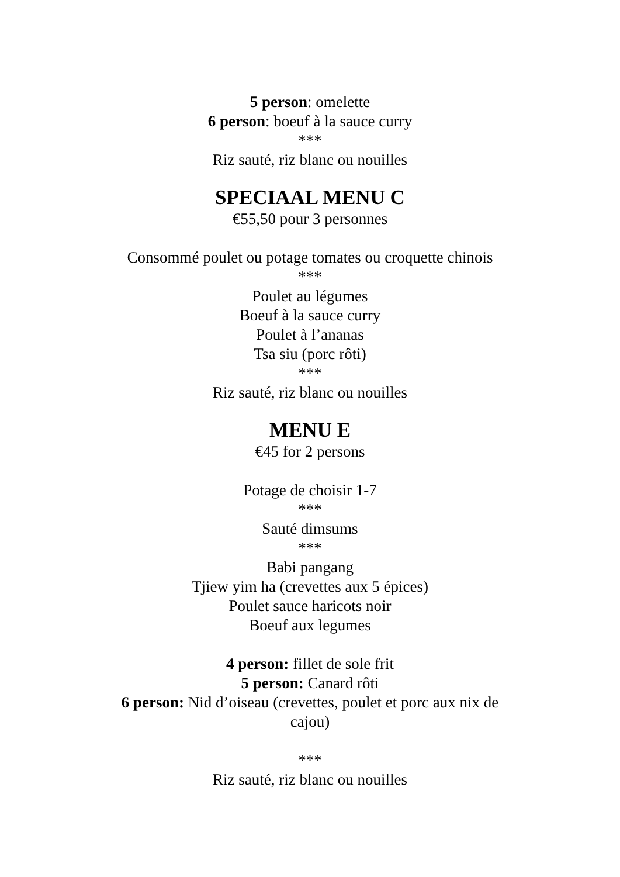5 person: omelette
6 person: boeuf à la sauce curry
***
Riz sauté, riz blanc ou nouilles
SPECIAAL MENU C
€55,50 pour 3 personnes
Consommé poulet ou potage tomates ou croquette chinois
***
Poulet au légumes
Boeuf à la sauce curry
Poulet à l’ananas
Tsa siu (porc rôti)
***
Riz sauté, riz blanc ou nouilles
MENU E
€45 for 2 persons
Potage de choisir 1-7
***
Sauté dimsums
***
Babi pangang
Tjiew yim ha (crevettes aux 5 épices)
Poulet sauce haricots noir
Boeuf aux legumes
4 person: fillet de sole frit
5 person: Canard rôti
6 person: Nid d’oiseau (crevettes, poulet et porc aux nix de cajou)
***
Riz sauté, riz blanc ou nouilles